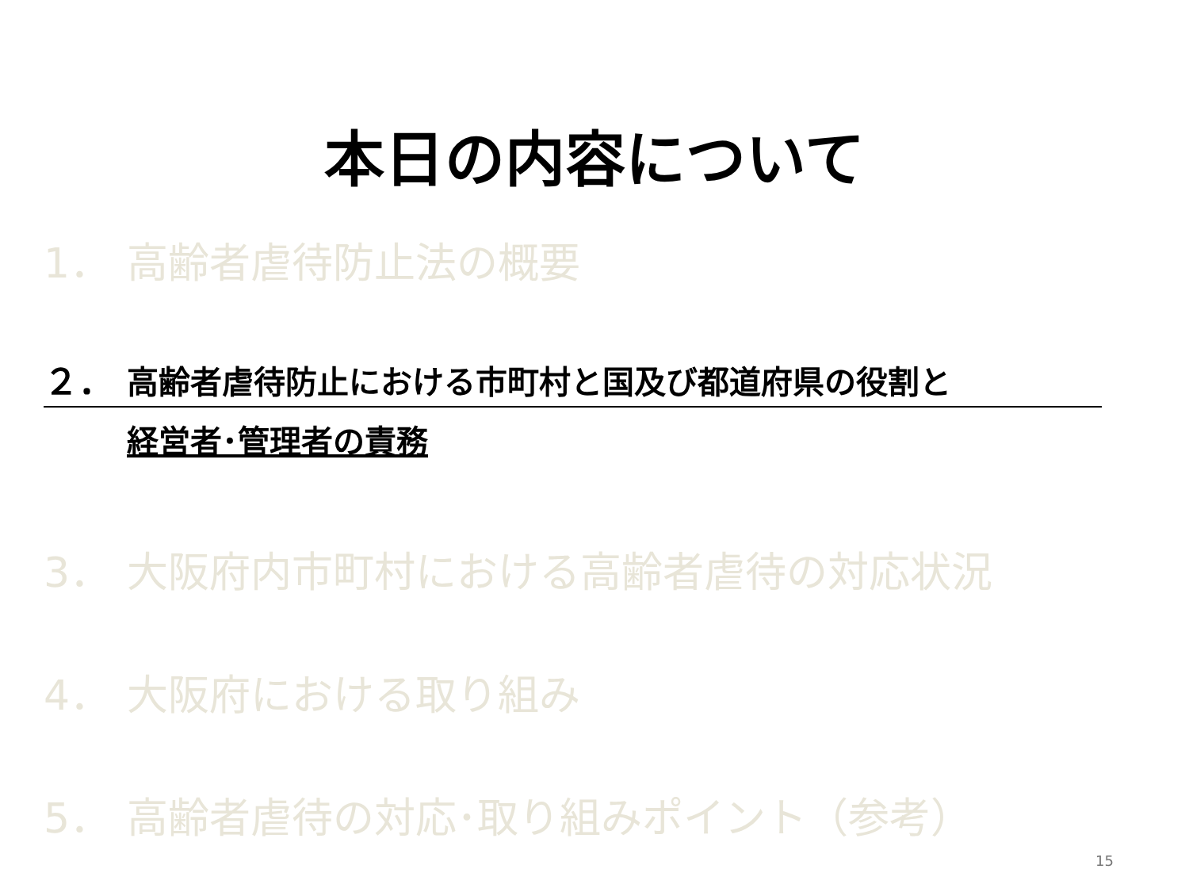本日の内容について
1． 高齢者虐待防止法の概要
２． 高齢者虐待防止における市町村と国及び都道府県の役割と
経営者･管理者の責務
3． 大阪府内市町村における高齢者虐待の対応状況
4． 大阪府における取り組み
5． 高齢者虐待の対応･取り組みポイント（参考）
15